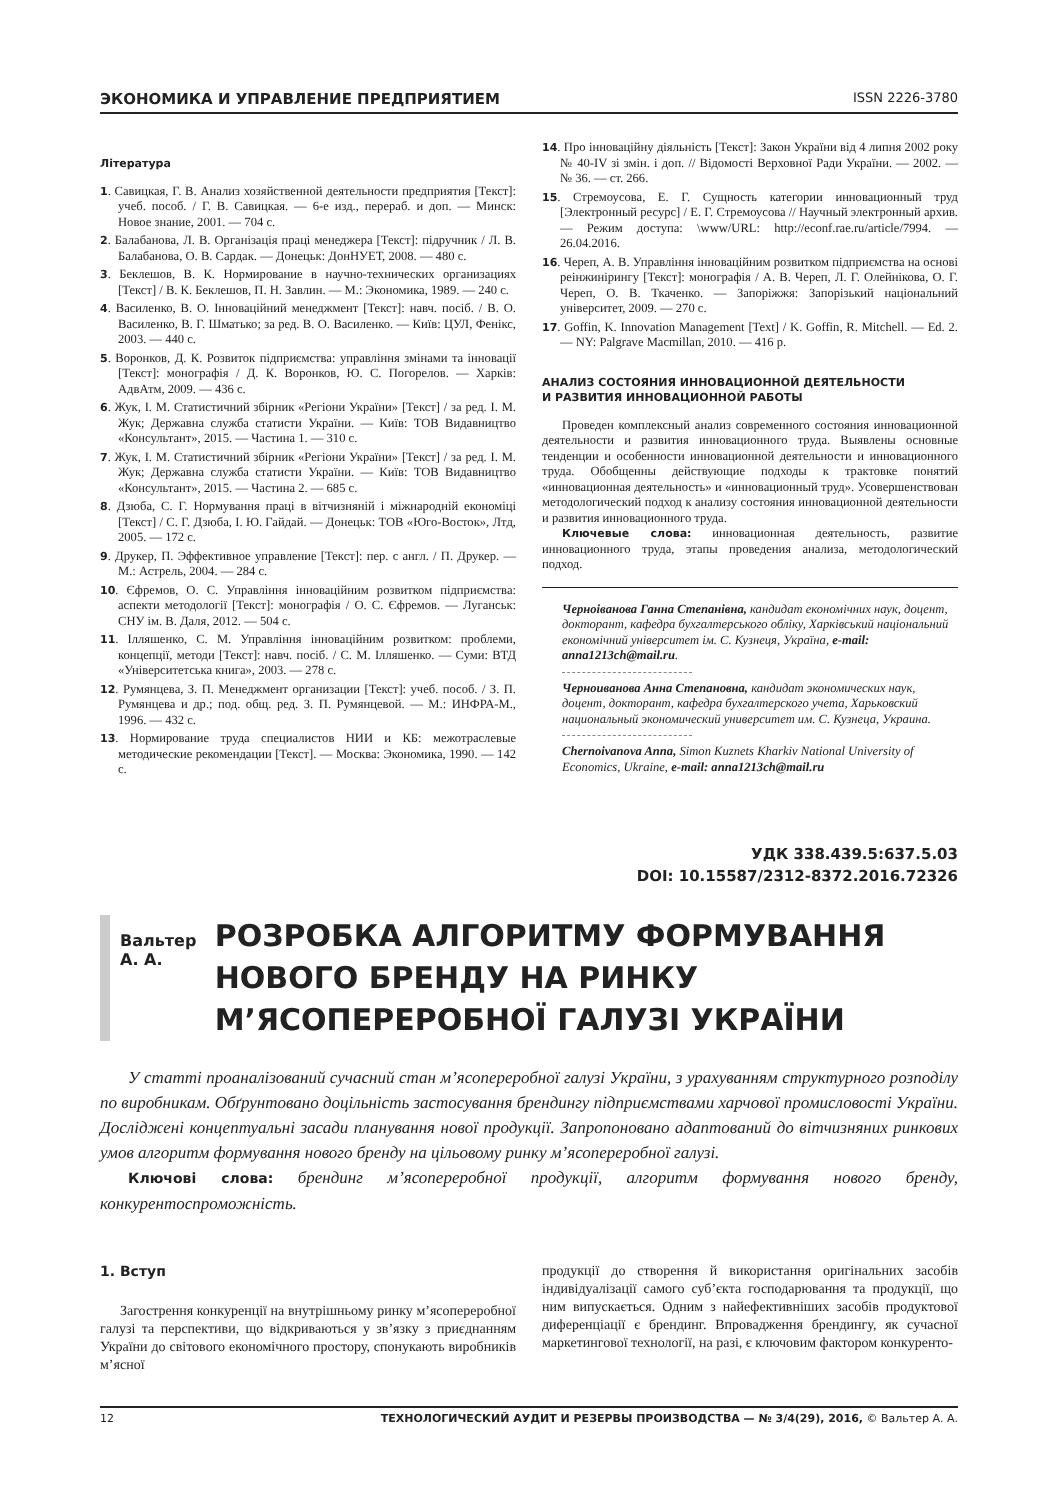ЭКОНОМИКА И УПРАВЛЕНИЕ ПРЕДПРИЯТИЕМ ISSN 2226-3780
Література
1. Савицкая, Г. В. Анализ хозяйственной деятельности предприятия [Текст]: учеб. пособ. / Г. В. Савицкая. — 6-е изд., перераб. и доп. — Минск: Новое знание, 2001. — 704 с.
2. Балабанова, Л. В. Організація праці менеджера [Текст]: підручник / Л. В. Балабанова, О. В. Сардак. — Донецьк: ДонНУЕТ, 2008. — 480 с.
3. Беклешов, В. К. Нормирование в научно-технических организациях [Текст] / В. К. Беклешов, П. Н. Завлин. — М.: Экономика, 1989. — 240 с.
4. Василенко, В. О. Інноваційний менеджмент [Текст]: навч. посіб. / В. О. Василенко, В. Г. Шматько; за ред. В. О. Василенко. — Київ: ЦУЛ, Фенікс, 2003. — 440 с.
5. Воронков, Д. К. Розвиток підприємства: управління змінами та інновації [Текст]: монографія / Д. К. Воронков, Ю. С. Погорелов. — Харків: АдвАтм, 2009. — 436 с.
6. Жук, І. М. Статистичний збірник «Регіони України» [Текст] / за ред. І. М. Жук; Державна служба статисти України. — Київ: ТОВ Видавництво «Консультант», 2015. — Частина 1. — 310 с.
7. Жук, І. М. Статистичний збірник «Регіони України» [Текст] / за ред. І. М. Жук; Державна служба статисти України. — Київ: ТОВ Видавництво «Консультант», 2015. — Частина 2. — 685 с.
8. Дзюба, С. Г. Нормування праці в вітчизняній і міжнародній економіці [Текст] / С. Г. Дзюба, І. Ю. Гайдай. — Донецьк: ТОВ «Юго-Восток», Лтд, 2005. — 172 с.
9. Друкер, П. Эффективное управление [Текст]: пер. с англ. / П. Друкер. — М.: Астрель, 2004. — 284 с.
10. Єфремов, О. С. Управління інноваційним розвитком підприємства: аспекти методології [Текст]: монографія / О. С. Єфремов. — Луганськ: СНУ ім. В. Даля, 2012. — 504 с.
11. Ілляшенко, С. М. Управління інноваційним розвитком: проблеми, концепції, методи [Текст]: навч. посіб. / С. М. Ілляшенко. — Суми: ВТД «Університетська книга», 2003. — 278 с.
12. Румянцева, З. П. Менеджмент организации [Текст]: учеб. пособ. / З. П. Румянцева и др.; под. общ. ред. З. П. Румянцевой. — М.: ИНФРА-М., 1996. — 432 с.
13. Нормирование труда специалистов НИИ и КБ: межотраслевые методические рекомендации [Текст]. — Москва: Экономика, 1990. — 142 с.
14. Про інноваційну діяльність [Текст]: Закон України від 4 липня 2002 року № 40-IV зі змін. і доп. // Відомості Верховної Ради України. — 2002. — № 36. — ст. 266.
15. Стремоусова, Е. Г. Сущность категории инновационный труд [Электронный ресурс] / Е. Г. Стремоусова // Научный электронный архив. — Режим доступа: \www/URL: http://econf.rae.ru/article/7994. — 26.04.2016.
16. Череп, А. В. Управління інноваційним розвитком підприємства на основі реінжинірингу [Текст]: монографія / А. В. Череп, Л. Г. Олейнікова, О. Г. Череп, О. В. Ткаченко. — Запоріжжя: Запорізький національний університет, 2009. — 270 с.
17. Goffin, K. Innovation Management [Text] / K. Goffin, R. Mitchell. — Ed. 2. — NY: Palgrave Macmillan, 2010. — 416 p.
АНАЛИЗ СОСТОЯНИЯ ИННОВАЦИОННОЙ ДЕЯТЕЛЬНОСТИ
И РАЗВИТИЯ ИННОВАЦИОННОЙ РАБОТЫ
Проведен комплексный анализ современного состояния инновационной деятельности и развития инновационного труда. Выявлены основные тенденции и особенности инновационной деятельности и инновационного труда. Обобщенны действующие подходы к трактовке понятий «инновационная деятельность» и «инновационный труд». Усовершенствован методологический подход к анализу состояния инновационной деятельности и развития инновационного труда.
Ключевые слова: инновационная деятельность, развитие инновационного труда, этапы проведения анализа, методологический подход.
Черноіванова Ганна Степанівна, кандидат економічних наук, доцент, докторант, кафедра бухгалтерського обліку, Харківський національний економічний університет ім. С. Кузнеця, Україна, e-mail: anna1213ch@mail.ru.
Черноиванова Анна Степановна, кандидат экономических наук, доцент, докторант, кафедра бухгалтерского учета, Харьковский национальный экономический университет им. С. Кузнеца, Украина.
Chernoivanova Anna, Simon Kuznets Kharkiv National University of Economics, Ukraine, e-mail: anna1213ch@mail.ru
УДК 338.439.5:637.5.03
DOI: 10.15587/2312-8372.2016.72326
Вальтер А. А.
РОЗРОБКА АЛГОРИТМУ ФОРМУВАННЯ НОВОГО БРЕНДУ НА РИНКУ М’ЯСОПЕРЕРОБНОЇ ГАЛУЗІ УКРАЇНИ
У статті проаналізований сучасний стан м’ясопереробної галузі України, з урахуванням структурного розподілу по виробникам. Обґрунтовано доцільність застосування брендингу підприємствами харчової промисловості України. Досліджені концептуальні засади планування нової продукції. Запропоновано адаптований до вітчизняних ринкових умов алгоритм формування нового бренду на цільовому ринку м’ясопереробної галузі.
Ключові слова: брендинг м’ясопереробної продукції, алгоритм формування нового бренду, конкурентоспроможність.
1. Вступ
Загострення конкуренції на внутрішньому ринку м’ясопереробної галузі та перспективи, що відкриваються у зв’язку з приєднанням України до світового економічного простору, спонукають виробників м’ясної
продукції до створення й використання оригінальних засобів індивідуалізації самого суб’єкта господарювання та продукції, що ним випускається. Одним з найефективніших засобів продуктової диференціації є брендинг. Впровадження брендингу, як сучасної маркетингової технології, на разі, є ключовим фактором конкуренто-
12 ТЕХНОЛОГИЧЕСКИЙ АУДИТ И РЕЗЕРВЫ ПРОИЗВОДСТВА — № 3/4(29), 2016, © Вальтер А. А.